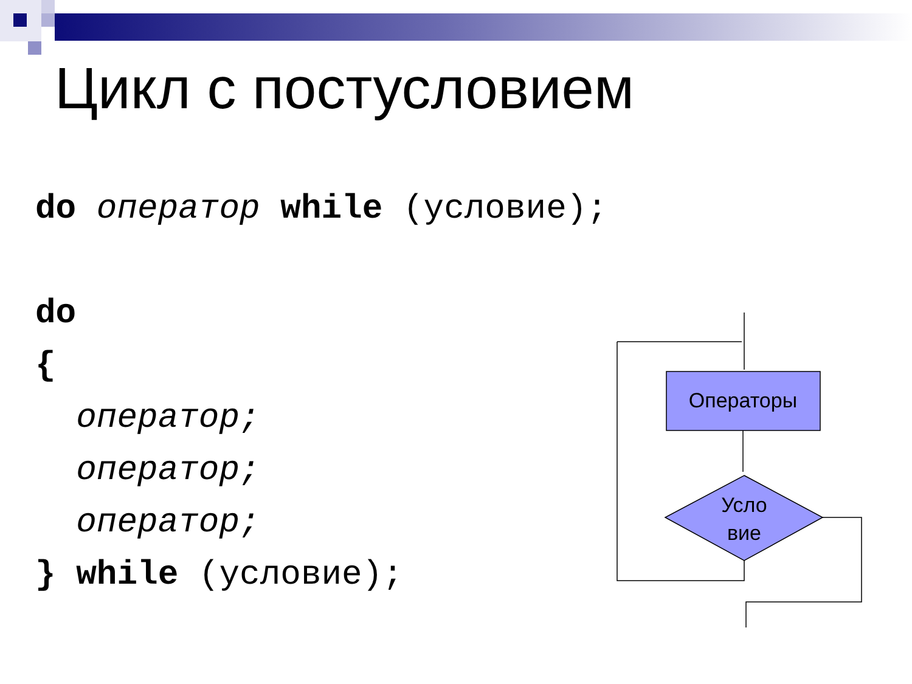Цикл с постусловием
do оператор while (условие);
do
{
оператор;
оператор;
оператор;
} while (условие);
Операторы
Усло
вие